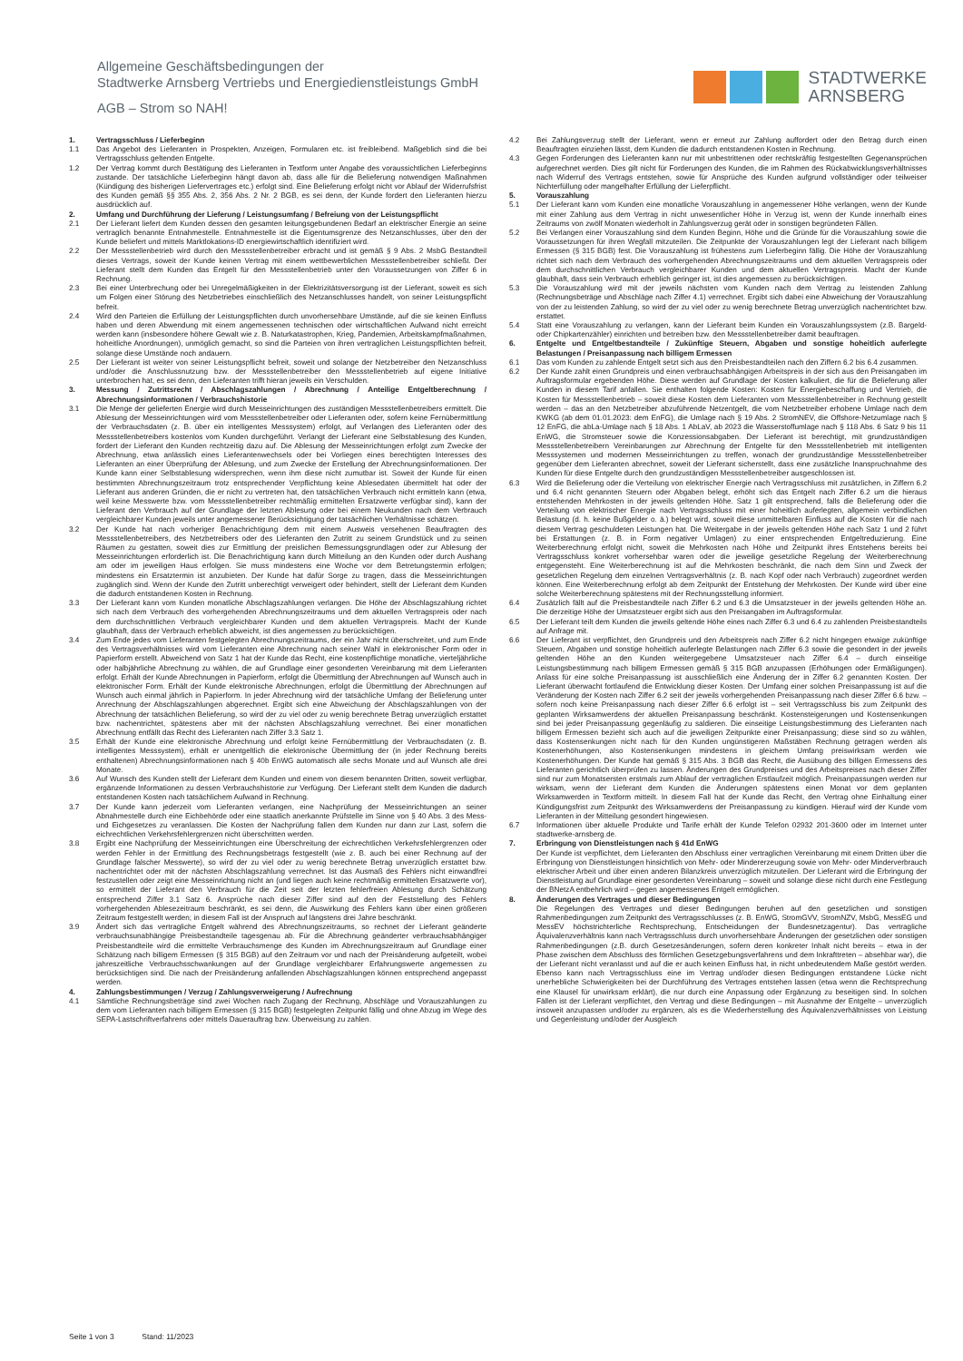Allgemeine Geschäftsbedingungen der
Stadtwerke Arnsberg Vertriebs und Energiedienstleistungs GmbH
AGB – Strom so NAH!
STADTWERKE
ARNSBERG
1. Vertragsschluss / Lieferbeginn
1.1 Das Angebot des Lieferanten in Prospekten, Anzeigen, Formularen etc. ist freibleibend. Maßgeblich sind die bei Vertragsschluss geltenden Entgelte.
1.2 Der Vertrag kommt durch Bestätigung des Lieferanten in Textform unter Angabe des voraussichtlichen Lieferbeginns zustande. Der tatsächliche Lieferbeginn hängt davon ab, dass alle für die Belieferung notwendigen Maßnahmen (Kündigung des bisherigen Liefervertrages etc.) erfolgt sind. Eine Belieferung erfolgt nicht vor Ablauf der Widerrufsfrist des Kunden gemäß §§ 355 Abs. 2, 356 Abs. 2 Nr. 2 BGB, es sei denn, der Kunde fordert den Lieferanten hierzu ausdrücklich auf.
2. Umfang und Durchführung der Lieferung / Leistungsumfang / Befreiung von der Leistungspflicht
2.1 Der Lieferant liefert dem Kunden dessen den gesamten leitungsgebundenen Bedarf an elektrischer Energie an seine vertraglich benannte Entnahmestelle. Entnahmestelle ist die Eigentumsgrenze des Netzanschlusses, über den der Kunde beliefert und mittels Marktlokations-ID energiewirtschaftlich identifiziert wird.
2.2 Der Messstellenbetrieb wird durch den Messstellenbetreiber erbracht und ist gemäß § 9 Abs. 2 MsbG Bestandteil dieses Vertrags, soweit der Kunde keinen Vertrag mit einem wettbewerblichen Messstellenbetreiber schließt. Der Lieferant stellt dem Kunden das Entgelt für den Messstellenbetrieb unter den Voraussetzungen von Ziffer 6 in Rechnung.
2.3 Bei einer Unterbrechung oder bei Unregelmäßigkeiten in der Elektrizitätsversorgung ist der Lieferant, soweit es sich um Folgen einer Störung des Netzbetriebes einschließlich des Netzanschlusses handelt, von seiner Leistungspflicht befreit.
2.4 Wird den Parteien die Erfüllung der Leistungspflichten durch unvorhersehbare Umstände, auf die sie keinen Einfluss haben und deren Abwendung mit einem angemessenen technischen oder wirtschaftlichen Aufwand nicht erreicht werden kann (insbesondere höhere Gewalt wie z. B. Naturkatastrophen, Krieg, Pandemien, Arbeitskampfmaßnahmen, hoheitliche Anordnungen), unmöglich gemacht, so sind die Parteien von ihren vertraglichen Leistungspflichten befreit, solange diese Umstände noch andauern.
2.5 Der Lieferant ist weiter von seiner Leistungspflicht befreit, soweit und solange der Netzbetreiber den Netzanschluss und/oder die Anschlussnutzung bzw. der Messstellenbetreiber den Messstellenbetrieb auf eigene Initiative unterbrochen hat, es sei denn, den Lieferanten trifft hieran jeweils ein Verschulden.
3. Messung / Zutrittsrecht / Abschlagszahlungen / Abrechnung / Anteilige Entgeltberechnung / Abrechnungsinformationen / Verbrauchshistorie
3.1 Die Menge der gelieferten Energie wird durch Messeinrichtungen des zuständigen Messstellenbetreibers ermittelt. Die Ablesung der Messeinrichtungen wird vom Messstellenbetreiber oder Lieferanten oder, sofern keine Fernübermittlung der Verbrauchsdaten (z. B. über ein intelligentes Messsystem) erfolgt, auf Verlangen des Lieferanten oder des Messstellenbetreibers kostenlos vom Kunden durchgeführt. Verlangt der Lieferant eine Selbstablesung des Kunden, fordert der Lieferant den Kunden rechtzeitig dazu auf. Die Ablesung der Messeinrichtungen erfolgt zum Zwecke der Abrechnung, etwa anlässlich eines Lieferantenwechsels oder bei Vorliegen eines berechtigten Interesses des Lieferanten an einer Überprüfung der Ablesung, und zum Zwecke der Erstellung der Abrechnungsinformationen. Der Kunde kann einer Selbstablesung widersprechen, wenn ihm diese nicht zumutbar ist. Soweit der Kunde für einen bestimmten Abrechnungszeitraum trotz entsprechender Verpflichtung keine Ablesedaten übermittelt hat oder der Lieferant aus anderen Gründen, die er nicht zu vertreten hat, den tatsächlichen Verbrauch nicht ermitteln kann (etwa, weil keine Messwerte bzw. vom Messstellenbetreiber rechtmäßig ermittelten Ersatzwerte verfügbar sind), kann der Lieferant den Verbrauch auf der Grundlage der letzten Ablesung oder bei einem Neukunden nach dem Verbrauch vergleichbarer Kunden jeweils unter angemessener Berücksichtigung der tatsächlichen Verhältnisse schätzen.
3.2 Der Kunde hat nach vorheriger Benachrichtigung dem mit einem Ausweis versehenen Beauftragten des Messstellenbetreibers, des Netzbetreibers oder des Lieferanten den Zutritt zu seinem Grundstück und zu seinen Räumen zu gestatten, soweit dies zur Ermittlung der preislichen Bemessungsgrundlagen oder zur Ablesung der Messeinrichtungen erforderlich ist. Die Benachrichtigung kann durch Mitteilung an den Kunden oder durch Aushang am oder im jeweiligen Haus erfolgen. Sie muss mindestens eine Woche vor dem Betretungstermin erfolgen; mindestens ein Ersatztermin ist anzubieten. Der Kunde hat dafür Sorge zu tragen, dass die Messeinrichtungen zugänglich sind. Wenn der Kunde den Zutritt unberechtigt verweigert oder behindert, stellt der Lieferant dem Kunden die dadurch entstandenen Kosten in Rechnung.
3.3 Der Lieferant kann vom Kunden monatliche Abschlagszahlungen verlangen. Die Höhe der Abschlagszahlung richtet sich nach dem Verbrauch des vorhergehenden Abrechnungszeitraums und dem aktuellen Vertragspreis oder nach dem durchschnittlichen Verbrauch vergleichbarer Kunden und dem aktuellen Vertragspreis. Macht der Kunde glaubhaft, dass der Verbrauch erheblich abweicht, ist dies angemessen zu berücksichtigen.
3.4 Zum Ende jedes vom Lieferanten festgelegten Abrechnungszeitraums, der ein Jahr nicht überschreitet, und zum Ende des Vertragsverhältnisses wird vom Lieferanten eine Abrechnung nach seiner Wahl in elektronischer Form oder in Papierform erstellt. Abweichend von Satz 1 hat der Kunde das Recht, eine kostenpflichtige monatliche, vierteljährliche oder halbjährliche Abrechnung zu wählen, die auf Grundlage einer gesonderten Vereinbarung mit dem Lieferanten erfolgt. Erhält der Kunde Abrechnungen in Papierform, erfolgt die Übermittlung der Abrechnungen auf Wunsch auch in elektronischer Form. Erhält der Kunde elektronische Abrechnungen, erfolgt die Übermittlung der Abrechnungen auf Wunsch auch einmal jährlich in Papierform. In jeder Abrechnung wird der tatsächliche Umfang der Belieferung unter Anrechnung der Abschlagszahlungen abgerechnet. Ergibt sich eine Abweichung der Abschlagszahlungen von der Abrechnung der tatsächlichen Belieferung, so wird der zu viel oder zu wenig berechnete Betrag unverzüglich erstattet bzw. nachentrichtet, spätestens aber mit der nächsten Abschlagszahlung verrechnet. Bei einer monatlichen Abrechnung entfällt das Recht des Lieferanten nach Ziffer 3.3 Satz 1.
3.5 Erhält der Kunde eine elektronische Abrechnung und erfolgt keine Fernübermittlung der Verbrauchsdaten (z. B. intelligentes Messsystem), erhält er unentgeltlich die elektronische Übermittlung der (in jeder Rechnung bereits enthaltenen) Abrechnungsinformationen nach § 40b EnWG automatisch alle sechs Monate und auf Wunsch alle drei Monate.
3.6 Auf Wunsch des Kunden stellt der Lieferant dem Kunden und einem von diesem benannten Dritten, soweit verfügbar, ergänzende Informationen zu dessen Verbrauchshistorie zur Verfügung. Der Lieferant stellt dem Kunden die dadurch entstandenen Kosten nach tatsächlichem Aufwand in Rechnung.
3.7 Der Kunde kann jederzeit vom Lieferanten verlangen, eine Nachprüfung der Messeinrichtungen an seiner Abnahmestelle durch eine Eichbehörde oder eine staatlich anerkannte Prüfstelle im Sinne von § 40 Abs. 3 des Mess- und Eichgesetzes zu veranlassen. Die Kosten der Nachprüfung fallen dem Kunden nur dann zur Last, sofern die eichrechtlichen Verkehrsfehlergrenzen nicht überschritten werden.
3.8 Ergibt eine Nachprüfung der Messeinrichtungen eine Überschreitung der eichrechtlichen Verkehrsfehlergrenzen oder werden Fehler in der Ermittlung des Rechnungsbetrags festgestellt (wie z. B. auch bei einer Rechnung auf der Grundlage falscher Messwerte), so wird der zu viel oder zu wenig berechnete Betrag unverzüglich erstattet bzw. nachentrichtet oder mit der nächsten Abschlagszahlung verrechnet. Ist das Ausmaß des Fehlers nicht einwandfrei festzustellen oder zeigt eine Messeinrichtung nicht an (und liegen auch keine rechtmäßig ermittelten Ersatzwerte vor), so ermittelt der Lieferant den Verbrauch für die Zeit seit der letzten fehlerfreien Ablesung durch Schätzung entsprechend Ziffer 3.1 Satz 6. Ansprüche nach dieser Ziffer sind auf den der Feststellung des Fehlers vorhergehenden Ablesezeitraum beschränkt, es sei denn, die Auswirkung des Fehlers kann über einen größeren Zeitraum festgestellt werden; in diesem Fall ist der Anspruch auf längstens drei Jahre beschränkt.
3.9 Ändert sich das vertragliche Entgelt während des Abrechnungszeitraums, so rechnet der Lieferant geänderte verbrauchsunabhängige Preisbestandteile tagesgenau ab. Für die Abrechnung geänderter verbrauchsabhängiger Preisbestandteile wird die ermittelte Verbrauchsmenge des Kunden im Abrechnungszeitraum auf Grundlage einer Schätzung nach billigem Ermessen (§ 315 BGB) auf den Zeitraum vor und nach der Preisänderung aufgeteilt, wobei jahreszeitliche Verbrauchsschwankungen auf der Grundlage vergleichbarer Erfahrungswerte angemessen zu berücksichtigen sind. Die nach der Preisänderung anfallenden Abschlagszahlungen können entsprechend angepasst werden.
4. Zahlungsbestimmungen / Verzug / Zahlungsverweigerung / Aufrechnung
4.1 Sämtliche Rechnungsbeträge sind zwei Wochen nach Zugang der Rechnung, Abschläge und Vorauszahlungen zu dem vom Lieferanten nach billigem Ermessen (§ 315 BGB) festgelegten Zeitpunkt fällig und ohne Abzug im Wege des SEPA-Lastschriftverfahrens oder mittels Dauerauftrag bzw. Überweisung zu zahlen.
4.2 Bei Zahlungsverzug stellt der Lieferant, wenn er erneut zur Zahlung auffordert oder den Betrag durch einen Beauftragten einziehen lässt, dem Kunden die dadurch entstandenen Kosten in Rechnung.
4.3 Gegen Forderungen des Lieferanten kann nur mit unbestrittenen oder rechtskräftig festgestellten Gegenansprüchen aufgerechnet werden. Dies gilt nicht für Forderungen des Kunden, die im Rahmen des Rückabwicklungsverhältnisses nach Widerruf des Vertrags entstehen, sowie für Ansprüche des Kunden aufgrund vollständiger oder teilweiser Nichterfüllung oder mangelhafter Erfüllung der Lieferpflicht.
5. Vorauszahlung
5.1 Der Lieferant kann vom Kunden eine monatliche Vorauszahlung in angemessener Höhe verlangen, wenn der Kunde mit einer Zahlung aus dem Vertrag in nicht unwesentlicher Höhe in Verzug ist, wenn der Kunde innerhalb eines Zeitraums von zwölf Monaten wiederholt in Zahlungsverzug gerät oder in sonstigen begründeten Fällen.
5.2 Bei Verlangen einer Vorauszahlung sind dem Kunden Beginn, Höhe und die Gründe für die Vorauszahlung sowie die Voraussetzungen für ihren Wegfall mitzuteilen. Die Zeitpunkte der Vorauszahlungen legt der Lieferant nach billigem Ermessen (§ 315 BGB) fest. Die Vorauszahlung ist frühestens zum Lieferbeginn fällig. Die Höhe der Vorauszahlung richtet sich nach dem Verbrauch des vorhergehenden Abrechnungszeitraums und dem aktuellen Vertragspreis oder dem durchschnittlichen Verbrauch vergleichbarer Kunden und dem aktuellen Vertragspreis. Macht der Kunde glaubhaft, dass sein Verbrauch erheblich geringer ist, ist dies angemessen zu berücksichtigen.
5.3 Die Vorauszahlung wird mit der jeweils nächsten vom Kunden nach dem Vertrag zu leistenden Zahlung (Rechnungsbeträge und Abschläge nach Ziffer 4.1) verrechnet. Ergibt sich dabei eine Abweichung der Vorauszahlung von der zu leistenden Zahlung, so wird der zu viel oder zu wenig berechnete Betrag unverzüglich nachentrichtet bzw. erstattet.
5.4 Statt eine Vorauszahlung zu verlangen, kann der Lieferant beim Kunden ein Vorauszahlungssystem (z.B. Bargeld- oder Chipkartenzähler) einrichten und betreiben bzw. den Messstellenbetreiber damit beauftragen.
6. Entgelte und Entgeltbestandteile / Zukünftige Steuern, Abgaben und sonstige hoheitlich auferlegte Belastungen / Preisanpassung nach billigem Ermessen
6.1 Das vom Kunden zu zahlende Entgelt setzt sich aus den Preisbestandteilen nach den Ziffern 6.2 bis 6.4 zusammen.
6.2 Der Kunde zahlt einen Grundpreis und einen verbrauchsabhängigen Arbeitspreis in der sich aus den Preisangaben im Auftragsformular ergebenden Höhe. Diese werden auf Grundlage der Kosten kalkuliert, die für die Belieferung aller Kunden in diesem Tarif anfallen. Sie enthalten folgende Kosten: Kosten für Energiebeschaffung und Vertrieb, die Kosten für Messstellenbetrieb – soweit diese Kosten dem Lieferanten vom Messstellenbetreiber in Rechnung gestellt werden – das an den Netzbetreiber abzuführende Netzentgelt, die vom Netzbetreiber erhobene Umlage nach dem KWKG (ab dem 01.01.2023: dem EnFG), die Umlage nach § 19 Abs. 2 StromNEV, die Offshore-Netzumlage nach § 12 EnFG, die abLa-Umlage nach § 18 Abs. 1 AbLaV, ab 2023 die Wasserstoffumlage nach § 118 Abs. 6 Satz 9 bis 11 EnWG, die Stromsteuer sowie die Konzessionsabgaben. Der Lieferant ist berechtigt, mit grundzuständigen Messstellenbetreibern Vereinbarungen zur Abrechnung der Entgelte für den Messstellenbetrieb mit intelligenten Messsystemen und modernen Messeinrichtungen zu treffen, wonach der grundzuständige Messstellenbetreiber gegenüber dem Lieferanten abrechnet, soweit der Lieferant sicherstellt, dass eine zusätzliche Inanspruchnahme des Kunden für diese Entgelte durch den grundzuständigen Messstellenbetreiber ausgeschlossen ist.
6.3 Wird die Belieferung oder die Verteilung von elektrischer Energie nach Vertragsschluss mit zusätzlichen, in Ziffern 6.2 und 6.4 nicht genannten Steuern oder Abgaben belegt, erhöht sich das Entgelt nach Ziffer 6.2 um die hieraus entstehenden Mehrkosten in der jeweils geltenden Höhe. Satz 1 gilt entsprechend, falls die Belieferung oder die Verteilung von elektrischer Energie nach Vertragsschluss mit einer hoheitlich auferlegten, allgemein verbindlichen Belastung (d. h. keine Bußgelder o. ä.) belegt wird, soweit diese unmittelbaren Einfluss auf die Kosten für die nach diesem Vertrag geschuldeten Leistungen hat. Die Weitergabe in der jeweils geltenden Höhe nach Satz 1 und 2 führt bei Erstattungen (z. B. in Form negativer Umlagen) zu einer entsprechenden Entgeltreduzierung. Eine Weiterberechnung erfolgt nicht, soweit die Mehrkosten nach Höhe und Zeitpunkt ihres Entstehens bereits bei Vertragsschluss konkret vorhersehbar waren oder die jeweilige gesetzliche Regelung der Weiterberechnung entgegensteht. Eine Weiterberechnung ist auf die Mehrkosten beschränkt, die nach dem Sinn und Zweck der gesetzlichen Regelung dem einzelnen Vertragsverhältnis (z. B. nach Kopf oder nach Verbrauch) zugeordnet werden können. Eine Weiterberechnung erfolgt ab dem Zeitpunkt der Entstehung der Mehrkosten. Der Kunde wird über eine solche Weiterberechnung spätestens mit der Rechnungsstellung informiert.
6.4 Zusätzlich fällt auf die Preisbestandteile nach Ziffer 6.2 und 6.3 die Umsatzsteuer in der jeweils geltenden Höhe an. Die derzeitige Höhe der Umsatzsteuer ergibt sich aus den Preisangaben im Auftragsformular.
6.5 Der Lieferant teilt dem Kunden die jeweils geltende Höhe eines nach Ziffer 6.3 und 6.4 zu zahlenden Preisbestandteils auf Anfrage mit.
6.6 Der Lieferant ist verpflichtet, den Grundpreis und den Arbeitspreis nach Ziffer 6.2 nicht hingegen etwaige zukünftige Steuern, Abgaben und sonstige hoheitlich auferlegte Belastungen nach Ziffer 6.3 sowie die gesondert in der jeweils geltenden Höhe an den Kunden weitergegebene Umsatzsteuer nach Ziffer 6.4 – durch einseitige Leistungsbestimmung nach billigem Ermessen gemäß § 315 BGB anzupassen (Erhöhungen oder Ermäßigungen). Anlass für eine solche Preisanpassung ist ausschließlich eine Änderung der in Ziffer 6.2 genannten Kosten. Der Lieferant überwacht fortlaufend die Entwicklung dieser Kosten. Der Umfang einer solchen Preisanpassung ist auf die Veränderung der Kosten nach Ziffer 6.2 seit der jeweils vorhergehenden Preisanpassung nach dieser Ziffer 6.6 bzw. – sofern noch keine Preisanpassung nach dieser Ziffer 6.6 erfolgt ist – seit Vertragsschluss bis zum Zeitpunkt des geplanten Wirksamwerdens der aktuellen Preisanpassung beschränkt. Kostensteigerungen und Kostensenkungen sind bei jeder Preisanpassung gegenläufig zu saldieren. Die einseitige Leistungsbestimmung des Lieferanten nach billigem Ermessen bezieht sich auch auf die jeweiligen Zeitpunkte einer Preisanpassung; diese sind so zu wählen, dass Kostensenkungen nicht nach für den Kunden ungünstigeren Maßstäben Rechnung getragen werden als Kostenerhöhungen, also Kostensenkungen mindestens in gleichem Umfang preiswirksam werden wie Kostenerhöhungen. Der Kunde hat gemäß § 315 Abs. 3 BGB das Recht, die Ausübung des billigen Ermessens des Lieferanten gerichtlich überprüfen zu lassen. Änderungen des Grundpreises und des Arbeitspreises nach dieser Ziffer sind nur zum Monatsersten erstmals zum Ablauf der vertraglichen Erstlaufzeit möglich. Preisanpassungen werden nur wirksam, wenn der Lieferant dem Kunden die Änderungen spätestens einen Monat vor dem geplanten Wirksamwerden in Textform mitteilt. In diesem Fall hat der Kunde das Recht, den Vertrag ohne Einhaltung einer Kündigungsfrist zum Zeitpunkt des Wirksamwerdens der Preisanpassung zu kündigen. Hierauf wird der Kunde vom Lieferanten in der Mitteilung gesondert hingewiesen.
6.7 Informationen über aktuelle Produkte und Tarife erhält der Kunde Telefon 02932 201-3600 oder im Internet unter stadtwerke-arnsberg.de.
7. Erbringung von Dienstleistungen nach § 41d EnWG
Der Kunde ist verpflichtet, dem Lieferanten den Abschluss einer vertraglichen Vereinbarung mit einem Dritten über die Erbringung von Dienstleistungen hinsichtlich von Mehr- oder Mindererzeugung sowie von Mehr- oder Minderverbrauch elektrischer Arbeit und über einen anderen Bilanzkreis unverzüglich mitzuteilen. Der Lieferant wird die Erbringung der Dienstleistung auf Grundlage einer gesonderten Vereinbarung – soweit und solange diese nicht durch eine Festlegung der BNetzA entbehrlich wird – gegen angemessenes Entgelt ermöglichen.
8. Änderungen des Vertrages und dieser Bedingungen
Die Regelungen des Vertrages und dieser Bedingungen beruhen auf den gesetzlichen und sonstigen Rahmenbedingungen zum Zeitpunkt des Vertragsschlusses (z. B. EnWG, StromGVV, StromNZV, MsbG, MessEG und MessEV höchstrichterliche Rechtsprechung, Entscheidungen der Bundesnetzagentur). Das vertragliche Äquivalenzverhältnis kann nach Vertragsschluss durch unvorhersehbare Änderungen der gesetzlichen oder sonstigen Rahmenbedingungen (z.B. durch Gesetzesänderungen, sofern deren konkreter Inhalt nicht bereits – etwa in der Phase zwischen dem Abschluss des förmlichen Gesetzgebungsverfahrens und dem Inkrafttreten – absehbar war), die der Lieferant nicht veranlasst und auf die er auch keinen Einfluss hat, in nicht unbedeutendem Maße gestört werden. Ebenso kann nach Vertragsschluss eine im Vertrag und/oder diesen Bedingungen entstandene Lücke nicht unerhebliche Schwierigkeiten bei der Durchführung des Vertrages entstehen lassen (etwa wenn die Rechtsprechung eine Klausel für unwirksam erklärt), die nur durch eine Anpassung oder Ergänzung zu beseitigen sind. In solchen Fällen ist der Lieferant verpflichtet, den Vertrag und diese Bedingungen – mit Ausnahme der Entgelte – unverzüglich insoweit anzupassen und/oder zu ergänzen, als es die Wiederherstellung des Äquivalenzverhältnisses von Leistung und Gegenleistung und/oder der Ausgleich
Seite 1 von 3 Stand: 11/2023